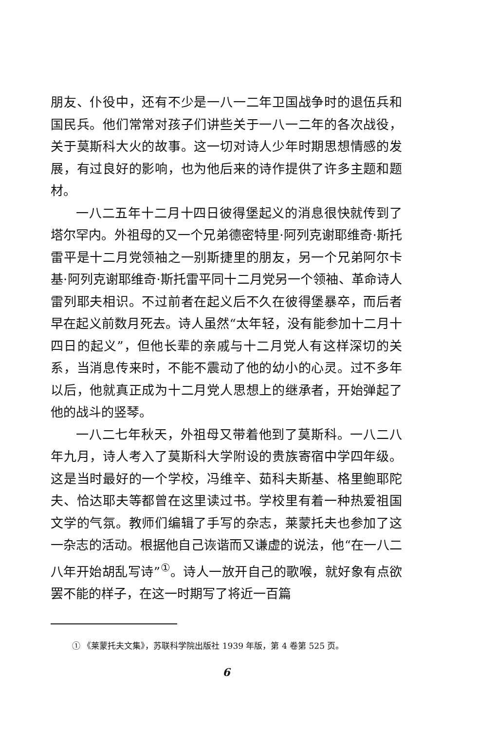朋友、仆役中，还有不少是一八一二年卫国战争时的退伍兵和国民兵。他们常常对孩子们讲些关于一八一二年的各次战役，关于莫斯科大火的故事。这一切对诗人少年时期思想情感的发展，有过良好的影响，也为他后来的诗作提供了许多主题和题材。
一八二五年十二月十四日彼得堡起义的消息很快就传到了塔尔罕内。外祖母的又一个兄弟德密特里·阿列克谢耶维奇·斯托雷平是十二月党领袖之一别斯捷里的朋友，另一个兄弟阿尔卡基·阿列克谢耶维奇·斯托雷平同十二月党另一个领袖、革命诗人雷列耶夫相识。不过前者在起义后不久在彼得堡暴卒，而后者早在起义前数月死去。诗人虽然“太年轻，没有能参加十二月十四日的起义”，但他长辈的亲戚与十二月党人有这样深切的关系，当消息传来时，不能不震动了他的幼小的心灵。过不多年以后，他就真正成为十二月党人思想上的继承者，开始弹起了他的战斗的竖琴。
一八二七年秋天，外祖母又带着他到了莫斯科。一八二八年九月，诗人考入了莫斯科大学附设的贵族寄宿中学四年级。这是当时最好的一个学校，冯维辛、茹科夫斯基、格里鲍耶陀夫、恰达耶夫等都曾在这里读过书。学校里有着一种热爱祖国文学的气氛。教师们编辑了手写的杂志，莱蒙托夫也参加了这一杂志的活动。根据他自己诙谐而又谦虚的说法，他“在一八二八年开始胡乱写诗”<sup>①</sup>。诗人一放开自己的歌喉，就好象有点欲罢不能的样子，在这一时期写了将近一百篇
① 《莱蒙托夫文集》，苏联科学院出版社 1939 年版，第 4 卷第 525 页。
6